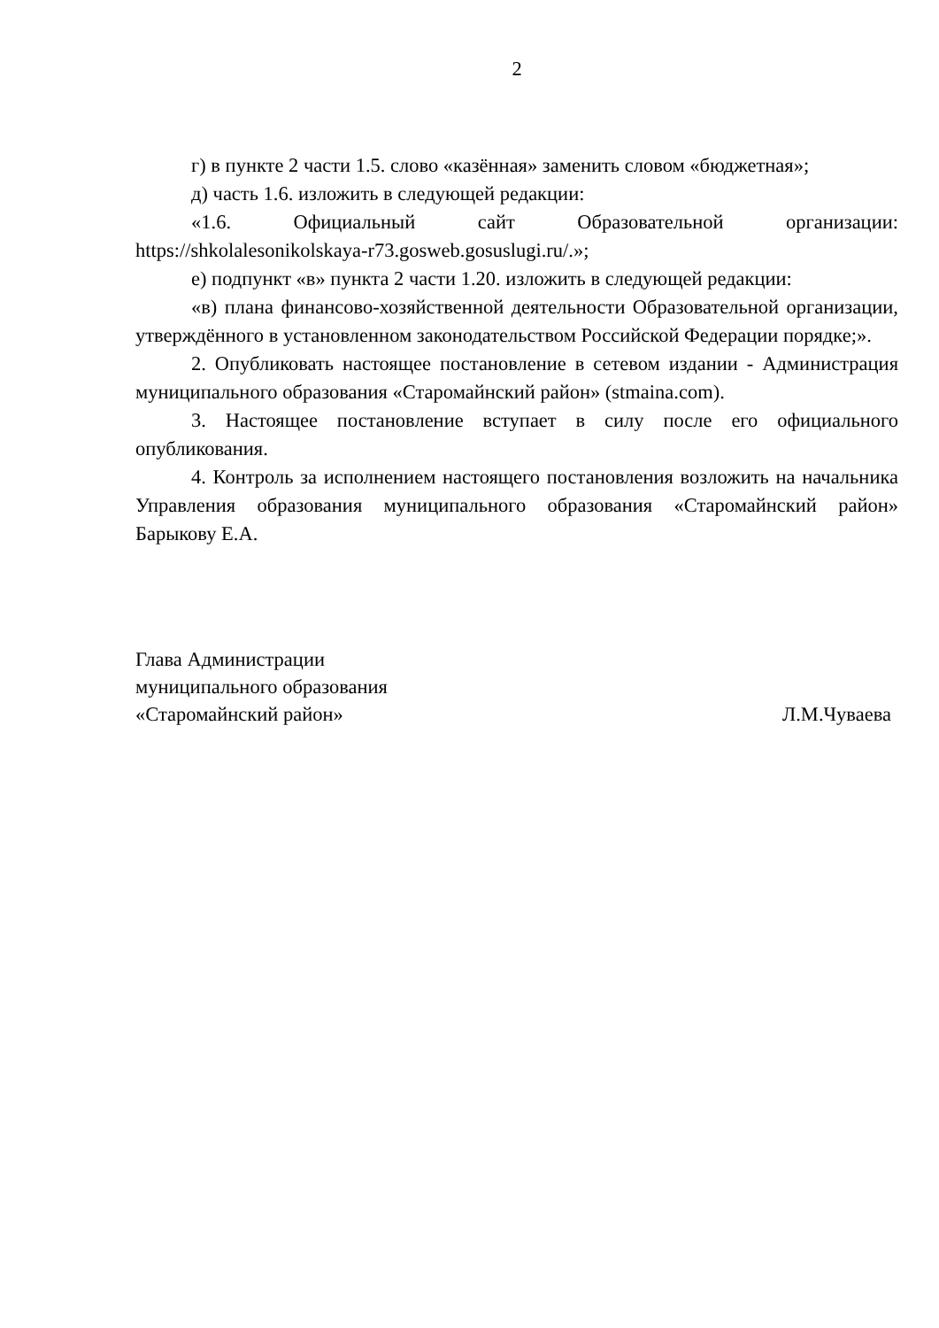2
г) в пункте 2 части 1.5. слово «казённая» заменить словом «бюджетная»;
д) часть 1.6. изложить в следующей редакции:
«1.6. Официальный сайт Образовательной организации: https://shkolalesonikolskaya-r73.gosweb.gosuslugi.ru/.»;
е) подпункт «в» пункта 2 части 1.20. изложить в следующей редакции:
«в) плана финансово-хозяйственной деятельности Образовательной организации, утверждённого в установленном законодательством Российской Федерации порядке;».
2. Опубликовать настоящее постановление в сетевом издании - Администрация муниципального образования «Старомайнский район» (stmaina.com).
3. Настоящее постановление вступает в силу после его официального опубликования.
4. Контроль за исполнением настоящего постановления возложить на начальника Управления образования муниципального образования «Старомайнский район» Барыкову Е.А.
Глава Администрации
муниципального образования
«Старомайнский район» Л.М.Чуваева